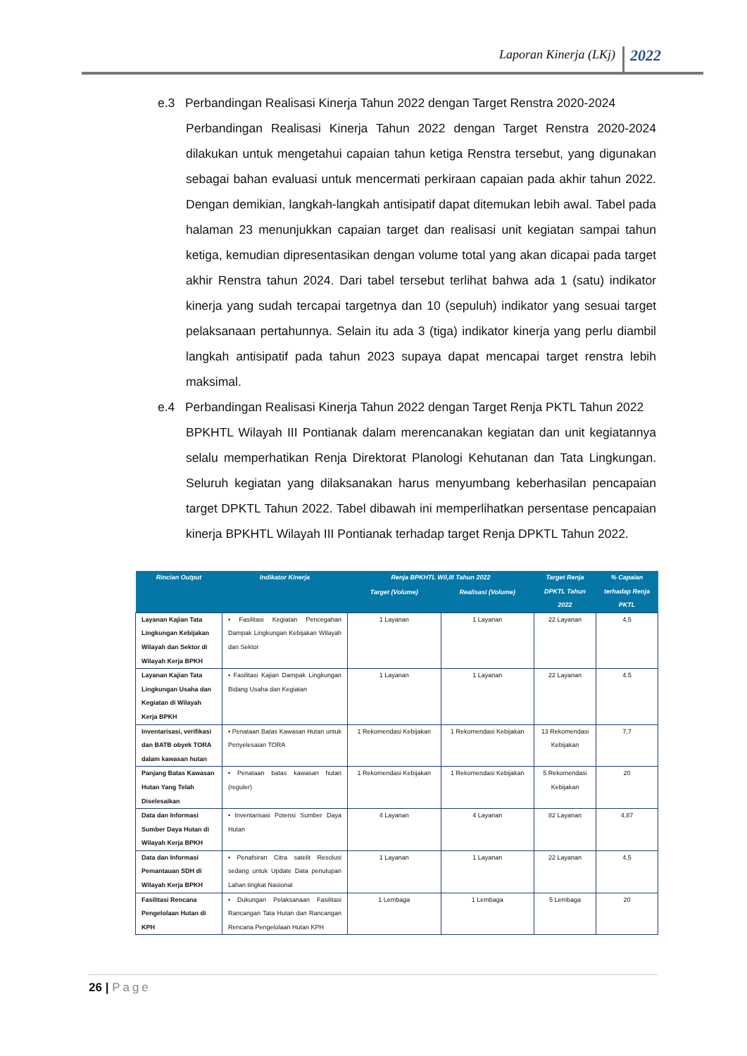Laporan Kinerja (LKj) 2022
e.3 Perbandingan Realisasi Kinerja Tahun 2022 dengan Target Renstra 2020-2024
Perbandingan Realisasi Kinerja Tahun 2022 dengan Target Renstra 2020-2024 dilakukan untuk mengetahui capaian tahun ketiga Renstra tersebut, yang digunakan sebagai bahan evaluasi untuk mencermati perkiraan capaian pada akhir tahun 2022. Dengan demikian, langkah-langkah antisipatif dapat ditemukan lebih awal. Tabel pada halaman 23 menunjukkan capaian target dan realisasi unit kegiatan sampai tahun ketiga, kemudian dipresentasikan dengan volume total yang akan dicapai pada target akhir Renstra tahun 2024. Dari tabel tersebut terlihat bahwa ada 1 (satu) indikator kinerja yang sudah tercapai targetnya dan 10 (sepuluh) indikator yang sesuai target pelaksanaan pertahunnya. Selain itu ada 3 (tiga) indikator kinerja yang perlu diambil langkah antisipatif pada tahun 2023 supaya dapat mencapai target renstra lebih maksimal.
e.4 Perbandingan Realisasi Kinerja Tahun 2022 dengan Target Renja PKTL Tahun 2022
BPKHTL Wilayah III Pontianak dalam merencanakan kegiatan dan unit kegiatannya selalu memperhatikan Renja Direktorat Planologi Kehutanan dan Tata Lingkungan. Seluruh kegiatan yang dilaksanakan harus menyumbang keberhasilan pencapaian target DPKTL Tahun 2022. Tabel dibawah ini memperlihatkan persentase pencapaian kinerja BPKHTL Wilayah III Pontianak terhadap target Renja DPKTL Tahun 2022.
| Rincian Output | Indikator Kinerja | Renja BPKHTL Wil,III Tahun 2022 | | Target Renja DPKTL Tahun 2022 | % Capaian terhadap Renja PKTL |
| --- | --- | --- | --- | --- | --- |
| | | Target (Volume) | Realisasi (Volume) | | |
| Layanan Kajian Tata Lingkungan Kebijakan Wilayah dan Sektor di Wilayah Kerja BPKH | • Fasilitasi Kegiatan Pencegahan Dampak Lingkungan Kebijakan Wilayah dan Sektor | 1 Layanan | 1 Layanan | 22 Layanan | 4,5 |
| Layanan Kajian Tata Lingkungan Usaha dan Kegiatan di Wilayah Kerja BPKH | • Fasilitasi Kajian Dampak Lingkungan Bidang Usaha dan Kegiatan | 1 Layanan | 1 Layanan | 22 Layanan | 4.5 |
| Inventarisasi, verifikasi dan BATB obyek TORA dalam kawasan hutan | • Penataan Batas Kawasan Hutan untuk Penyelesaian TORA | 1 Rekomendasi Kebijakan | 1 Rekomendasi Kebijakan | 13 Rekomendasi Kebijakan | 7,7 |
| Panjang Batas Kawasan Hutan Yang Telah Diselesaikan | • Penataan batas kawasan hutan (reguler) | 1 Rekomendasi Kebijakan | 1 Rekomendasi Kebijakan | 5 Rekomendasi Kebijakan | 20 |
| Data dan Informasi Sumber Daya Hutan di Wilayah Kerja BPKH | • Inventarisasi Potensi Sumber Daya Hutan | 4 Layanan | 4 Layanan | 82 Layanan | 4,87 |
| Data dan Informasi Pemantauan SDH di Wilayah Kerja BPKH | • Penafsiran Citra satelit Resolusi sedang untuk Update Data penutupan Lahan tingkat Nasional | 1 Layanan | 1 Layanan | 22 Layanan | 4,5 |
| Fasilitasi Rencana Pengelolaan Hutan di KPH | • Dukungan Pelaksanaan Fasilitasi Rancangan Tata Hutan dan Rancangan Rencana Pengelolaan Hutan KPH | 1 Lembaga | 1 Lembaga | 5 Lembaga | 20 |
26 | Page